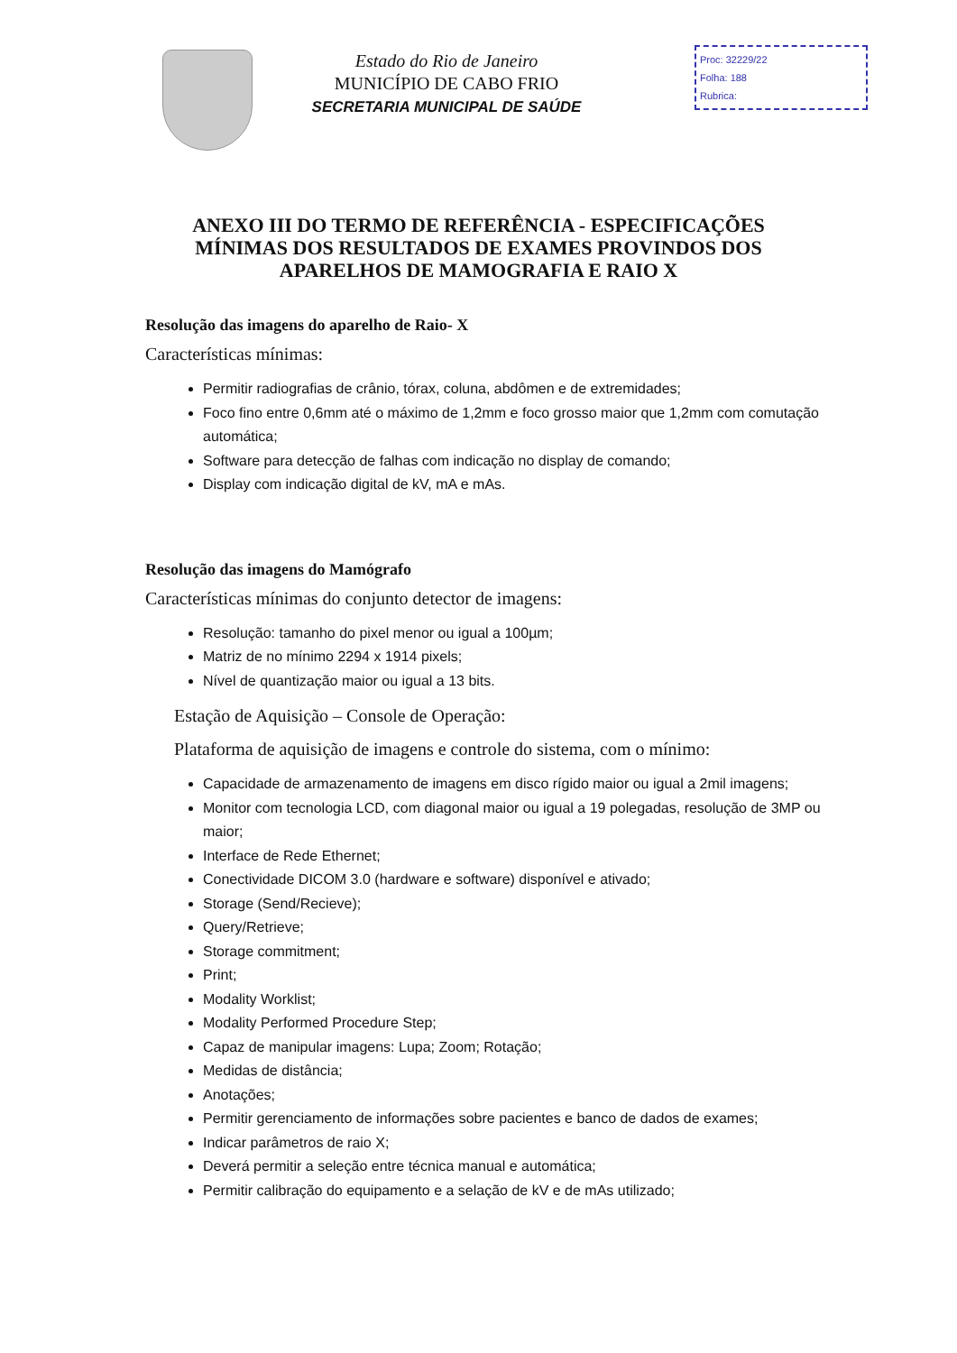Estado do Rio de Janeiro
MUNICÍPIO DE CABO FRIO
SECRETARIA MUNICIPAL DE SAÚDE
Proc: 32229/22
Folha: 188
Rubrica:
ANEXO III DO TERMO DE REFERÊNCIA - ESPECIFICAÇÕES MÍNIMAS DOS RESULTADOS DE EXAMES PROVINDOS DOS APARELHOS DE MAMOGRAFIA E RAIO X
Resolução das imagens do aparelho de Raio- X
Características mínimas:
Permitir radiografias de crânio, tórax, coluna, abdômen e de extremidades;
Foco fino entre 0,6mm até o máximo de 1,2mm e foco grosso maior que 1,2mm com comutação automática;
Software para detecção de falhas com indicação no display de comando;
Display com indicação digital de kV, mA e mAs.
Resolução das imagens do Mamógrafo
Características mínimas do conjunto detector de imagens:
Resolução: tamanho do pixel menor ou igual a 100µm;
Matriz de no mínimo 2294 x 1914 pixels;
Nível de quantização maior ou igual a 13 bits.
Estação de Aquisição – Console de Operação:
Plataforma de aquisição de imagens e controle do sistema, com o mínimo:
Capacidade de armazenamento de imagens em disco rígido maior ou igual a 2mil imagens;
Monitor com tecnologia LCD, com diagonal maior ou igual a 19 polegadas, resolução de 3MP ou maior;
Interface de Rede Ethernet;
Conectividade DICOM 3.0 (hardware e software) disponível e ativado;
Storage (Send/Recieve);
Query/Retrieve;
Storage commitment;
Print;
Modality Worklist;
Modality Performed Procedure Step;
Capaz de manipular imagens: Lupa; Zoom; Rotação;
Medidas de distância;
Anotações;
Permitir gerenciamento de informações sobre pacientes e banco de dados de exames;
Indicar parâmetros de raio X;
Deverá permitir a seleção entre técnica manual e automática;
Permitir calibração do equipamento e a selação de kV e de mAs utilizado;